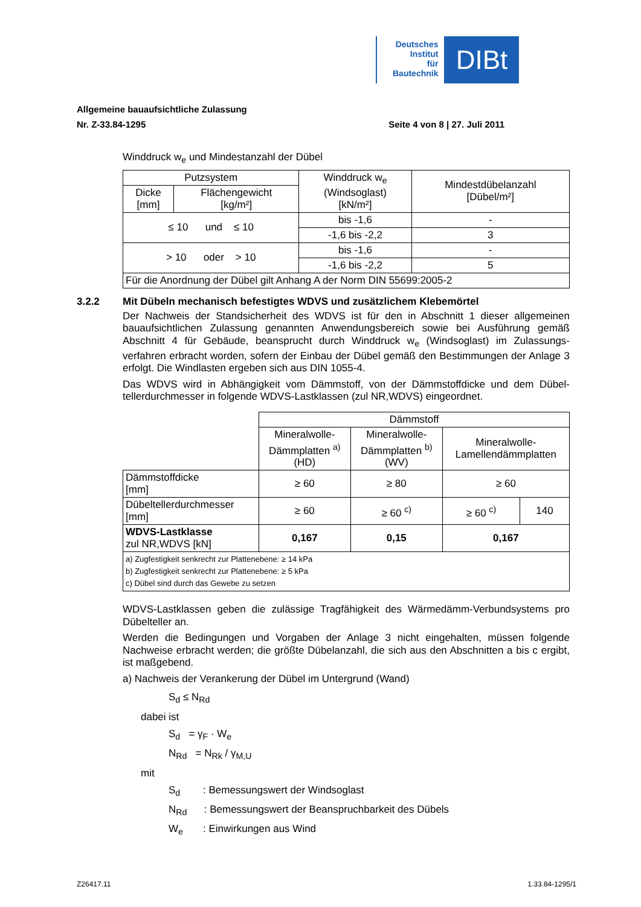Deutsches
Institut
für
Bautechnik
DIBt
Allgemeine bauaufsichtliche Zulassung
Nr. Z-33.84-1295 Seite 4 von 8 | 27. Juli 2011
Winddruck w<sub>e</sub> und Mindestanzahl der Dübel
| Putzsystem | | Winddruck w<sub>e</sub> (Windsoglast) [kN/m²] | Mindestdübelanzahl [Dübel/m²] |
| Dicke [mm] | Flächengewicht [kg/m²] | | |
| ≤ 10 und ≤ 10 | | bis -1,6 | - |
| | | -1,6 bis -2,2 | 3 |
| > 10 oder > 10 | | bis -1,6 | - |
| | | -1,6 bis -2,2 | 5 |
| Für die Anordnung der Dübel gilt Anhang A der Norm DIN 55699:2005-2 | | | |
3.2.2 Mit Dübeln mechanisch befestigtes WDVS und zusätzlichem Klebemörtel
Der Nachweis der Standsicherheit des WDVS ist für den in Abschnitt 1 dieser allgemeinen bauaufsichtlichen Zulassung genannten Anwendungsbereich sowie bei Ausführung gemäß Abschnitt 4 für Gebäude, beansprucht durch Winddruck w<sub>e</sub> (Windsoglast) im Zulassungs-verfahren erbracht worden, sofern der Einbau der Dübel gemäß den Bestimmungen der Anlage 3 erfolgt. Die Windlasten ergeben sich aus DIN 1055-4.
Das WDVS wird in Abhängigkeit vom Dämmstoff, von der Dämmstoffdicke und dem Dübel-tellerdurchmesser in folgende WDVS-Lastklassen (zul NR,WDVS) eingeordnet.
| | Dämmstoff | | | |
| | Mineralwolle- Dämmplatten <sup>a)</sup> (HD) | Mineralwolle- Dämmplatten <sup>b)</sup> (WV) | Mineralwolle- Lamellendämmplatten | |
| Dämmstoffdicke [mm] | ≥ 60 | ≥ 80 | ≥ 60 | |
| Dübeltellerdurchmesser [mm] | ≥ 60 | ≥ 60 <sup>c)</sup> | ≥ 60 <sup>c)</sup> | 140 |
| WDVS-Lastklasse zul NR,WDVS [kN] | 0,167 | 0,15 | 0,167 | |
| a) Zugfestigkeit senkrecht zur Plattenebene: ≥ 14 kPa b) Zugfestigkeit senkrecht zur Plattenebene: ≥ 5 kPa c) Dübel sind durch das Gewebe zu setzen | | | | |
WDVS-Lastklassen geben die zulässige Tragfähigkeit des Wärmedämm-Verbundsystems pro Dübelteller an.
Werden die Bedingungen und Vorgaben der Anlage 3 nicht eingehalten, müssen folgende Nachweise erbracht werden; die größte Dübelanzahl, die sich aus den Abschnitten a bis c ergibt, ist maßgebend.
a) Nachweis der Verankerung der Dübel im Untergrund (Wand)
S<sub>d</sub> ≤ N<sub>Rd</sub>
dabei ist
S<sub>d</sub> = γ<sub>F</sub> · W<sub>e</sub>
N<sub>Rd</sub> = N<sub>Rk</sub> / γ<sub>M,U</sub>
mit
S<sub>d</sub> : Bemessungswert der Windsoglast
N<sub>Rd</sub> : Bemessungswert der Beanspruchbarkeit des Dübels
W<sub>e</sub> : Einwirkungen aus Wind
Z26417.11 1.33.84-1295/1